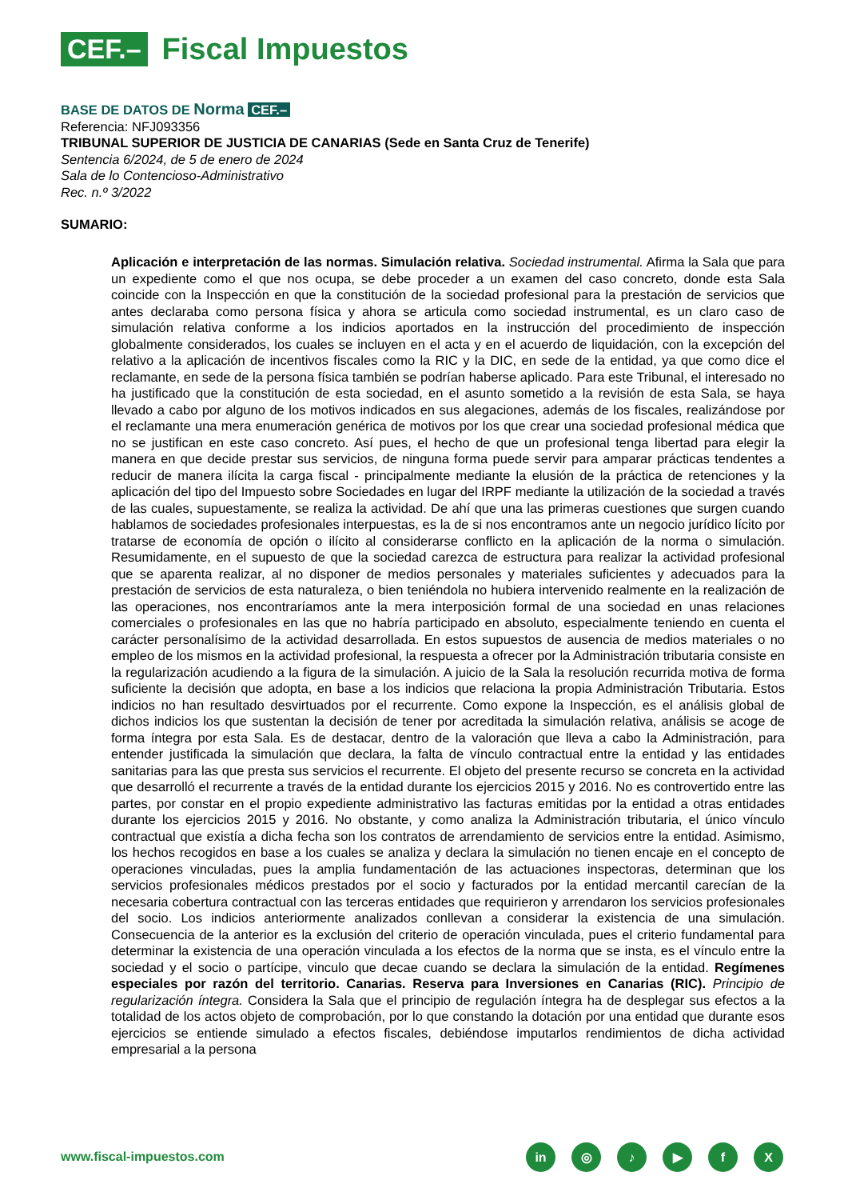CEF.– Fiscal Impuestos
BASE DE DATOS DE Norma CEF.–
Referencia: NFJ093356
TRIBUNAL SUPERIOR DE JUSTICIA DE CANARIAS (Sede en Santa Cruz de Tenerife)
Sentencia 6/2024, de 5 de enero de 2024
Sala de lo Contencioso-Administrativo
Rec. n.º 3/2022
SUMARIO:
Aplicación e interpretación de las normas. Simulación relativa. Sociedad instrumental. Afirma la Sala que para un expediente como el que nos ocupa, se debe proceder a un examen del caso concreto, donde esta Sala coincide con la Inspección en que la constitución de la sociedad profesional para la prestación de servicios que antes declaraba como persona física y ahora se articula como sociedad instrumental, es un claro caso de simulación relativa conforme a los indicios aportados en la instrucción del procedimiento de inspección globalmente considerados, los cuales se incluyen en el acta y en el acuerdo de liquidación, con la excepción del relativo a la aplicación de incentivos fiscales como la RIC y la DIC, en sede de la entidad, ya que como dice el reclamante, en sede de la persona física también se podrían haberse aplicado. Para este Tribunal, el interesado no ha justificado que la constitución de esta sociedad, en el asunto sometido a la revisión de esta Sala, se haya llevado a cabo por alguno de los motivos indicados en sus alegaciones, además de los fiscales, realizándose por el reclamante una mera enumeración genérica de motivos por los que crear una sociedad profesional médica que no se justifican en este caso concreto. Así pues, el hecho de que un profesional tenga libertad para elegir la manera en que decide prestar sus servicios, de ninguna forma puede servir para amparar prácticas tendentes a reducir de manera ilícita la carga fiscal - principalmente mediante la elusión de la práctica de retenciones y la aplicación del tipo del Impuesto sobre Sociedades en lugar del IRPF mediante la utilización de la sociedad a través de las cuales, supuestamente, se realiza la actividad. De ahí que una las primeras cuestiones que surgen cuando hablamos de sociedades profesionales interpuestas, es la de si nos encontramos ante un negocio jurídico lícito por tratarse de economía de opción o ilícito al considerarse conflicto en la aplicación de la norma o simulación. Resumidamente, en el supuesto de que la sociedad carezca de estructura para realizar la actividad profesional que se aparenta realizar, al no disponer de medios personales y materiales suficientes y adecuados para la prestación de servicios de esta naturaleza, o bien teniéndola no hubiera intervenido realmente en la realización de las operaciones, nos encontraríamos ante la mera interposición formal de una sociedad en unas relaciones comerciales o profesionales en las que no habría participado en absoluto, especialmente teniendo en cuenta el carácter personalísimo de la actividad desarrollada. En estos supuestos de ausencia de medios materiales o no empleo de los mismos en la actividad profesional, la respuesta a ofrecer por la Administración tributaria consiste en la regularización acudiendo a la figura de la simulación. A juicio de la Sala la resolución recurrida motiva de forma suficiente la decisión que adopta, en base a los indicios que relaciona la propia Administración Tributaria. Estos indicios no han resultado desvirtuados por el recurrente. Como expone la Inspección, es el análisis global de dichos indicios los que sustentan la decisión de tener por acreditada la simulación relativa, análisis se acoge de forma íntegra por esta Sala. Es de destacar, dentro de la valoración que lleva a cabo la Administración, para entender justificada la simulación que declara, la falta de vínculo contractual entre la entidad y las entidades sanitarias para las que presta sus servicios el recurrente. El objeto del presente recurso se concreta en la actividad que desarrolló el recurrente a través de la entidad durante los ejercicios 2015 y 2016. No es controvertido entre las partes, por constar en el propio expediente administrativo las facturas emitidas por la entidad a otras entidades durante los ejercicios 2015 y 2016. No obstante, y como analiza la Administración tributaria, el único vínculo contractual que existía a dicha fecha son los contratos de arrendamiento de servicios entre la entidad. Asimismo, los hechos recogidos en base a los cuales se analiza y declara la simulación no tienen encaje en el concepto de operaciones vinculadas, pues la amplia fundamentación de las actuaciones inspectoras, determinan que los servicios profesionales médicos prestados por el socio y facturados por la entidad mercantil carecían de la necesaria cobertura contractual con las terceras entidades que requirieron y arrendaron los servicios profesionales del socio. Los indicios anteriormente analizados conllevan a considerar la existencia de una simulación. Consecuencia de la anterior es la exclusión del criterio de operación vinculada, pues el criterio fundamental para determinar la existencia de una operación vinculada a los efectos de la norma que se insta, es el vínculo entre la sociedad y el socio o partícipe, vinculo que decae cuando se declara la simulación de la entidad. Regímenes especiales por razón del territorio. Canarias. Reserva para Inversiones en Canarias (RIC). Principio de regularización íntegra. Considera la Sala que el principio de regulación íntegra ha de desplegar sus efectos a la totalidad de los actos objeto de comprobación, por lo que constando la dotación por una entidad que durante esos ejercicios se entiende simulado a efectos fiscales, debiéndose imputarlos rendimientos de dicha actividad empresarial a la persona
www.fiscal-impuestos.com in ◎ ♪ ▶ fX